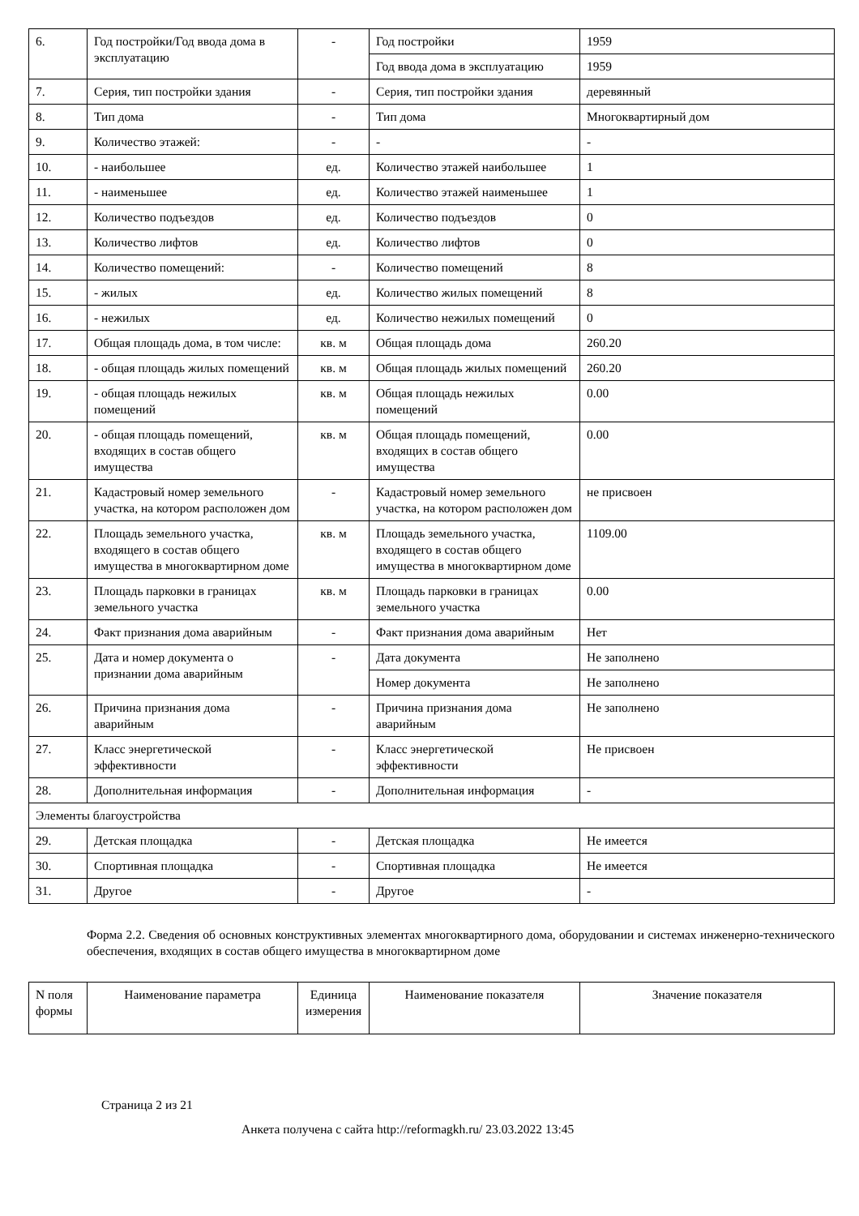| 6. | Год постройки/Год ввода дома в эксплуатацию | - | Год постройки | 1959 |
| | | | Год ввода дома в эксплуатацию | 1959 |
| 7. | Серия, тип постройки здания | - | Серия, тип постройки здания | деревянный |
| 8. | Тип дома | - | Тип дома | Многоквартирный дом |
| 9. | Количество этажей: | - | - | - |
| 10. | - наибольшее | ед. | Количество этажей наибольшее | 1 |
| 11. | - наименьшее | ед. | Количество этажей наименьшее | 1 |
| 12. | Количество подъездов | ед. | Количество подъездов | 0 |
| 13. | Количество лифтов | ед. | Количество лифтов | 0 |
| 14. | Количество помещений: | - | Количество помещений | 8 |
| 15. | - жилых | ед. | Количество жилых помещений | 8 |
| 16. | - нежилых | ед. | Количество нежилых помещений | 0 |
| 17. | Общая площадь дома, в том числе: | кв. м | Общая площадь дома | 260.20 |
| 18. | - общая площадь жилых помещений | кв. м | Общая площадь жилых помещений | 260.20 |
| 19. | - общая площадь нежилых помещений | кв. м | Общая площадь нежилых помещений | 0.00 |
| 20. | - общая площадь помещений, входящих в состав общего имущества | кв. м | Общая площадь помещений, входящих в состав общего имущества | 0.00 |
| 21. | Кадастровый номер земельного участка, на котором расположен дом | - | Кадастровый номер земельного участка, на котором расположен дом | не присвоен |
| 22. | Площадь земельного участка, входящего в состав общего имущества в многоквартирном доме | кв. м | Площадь земельного участка, входящего в состав общего имущества в многоквартирном доме | 1109.00 |
| 23. | Площадь парковки в границах земельного участка | кв. м | Площадь парковки в границах земельного участка | 0.00 |
| 24. | Факт признания дома аварийным | - | Факт признания дома аварийным | Нет |
| 25. | Дата и номер документа о признании дома аварийным | - | Дата документа | Не заполнено |
| | | | Номер документа | Не заполнено |
| 26. | Причина признания дома аварийным | - | Причина признания дома аварийным | Не заполнено |
| 27. | Класс энергетической эффективности | - | Класс энергетической эффективности | Не присвоен |
| 28. | Дополнительная информация | - | Дополнительная информация | - |
| Элементы благоустройства | | | | |
| 29. | Детская площадка | - | Детская площадка | Не имеется |
| 30. | Спортивная площадка | - | Спортивная площадка | Не имеется |
| 31. | Другое | - | Другое | - |
Форма 2.2. Сведения об основных конструктивных элементах многоквартирного дома, оборудовании и системах инженерно-технического обеспечения, входящих в состав общего имущества в многоквартирном доме
| N поля формы | Наименование параметра | Единица измерения | Наименование показателя | Значение показателя |
| --- | --- | --- | --- | --- |
Страница 2 из 21
Анкета получена с сайта http://reformagkh.ru/ 23.03.2022 13:45